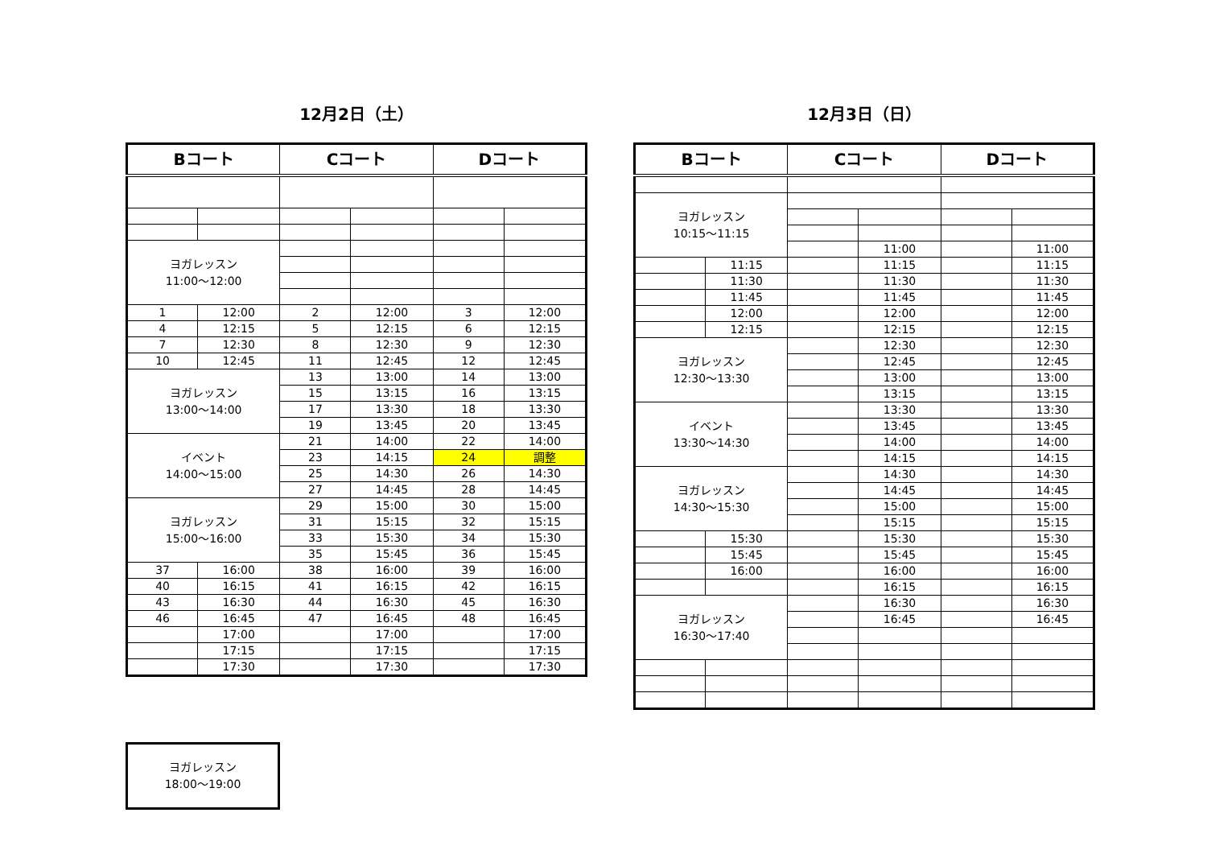12月2日（土）
| Bコート | | Cコート | | Dコート | |
| --- | --- | --- | --- | --- | --- |
| ヨガレッスン 11:00～12:00 | | | | | |
| 1 | 12:00 | 2 | 12:00 | 3 | 12:00 |
| 4 | 12:15 | 5 | 12:15 | 6 | 12:15 |
| 7 | 12:30 | 8 | 12:30 | 9 | 12:30 |
| 10 | 12:45 | 11 | 12:45 | 12 | 12:45 |
| ヨガレッスン 13:00～14:00 | | 13 | 13:00 | 14 | 13:00 |
| | | 15 | 13:15 | 16 | 13:15 |
| | | 17 | 13:30 | 18 | 13:30 |
| | | 19 | 13:45 | 20 | 13:45 |
| イベント 14:00～15:00 | | 21 | 14:00 | 22 | 14:00 |
| | | 23 | 14:15 | 24 | 調整 |
| | | 25 | 14:30 | 26 | 14:30 |
| | | 27 | 14:45 | 28 | 14:45 |
| ヨガレッスン 15:00～16:00 | | 29 | 15:00 | 30 | 15:00 |
| | | 31 | 15:15 | 32 | 15:15 |
| | | 33 | 15:30 | 34 | 15:30 |
| | | 35 | 15:45 | 36 | 15:45 |
| 37 | 16:00 | 38 | 16:00 | 39 | 16:00 |
| 40 | 16:15 | 41 | 16:15 | 42 | 16:15 |
| 43 | 16:30 | 44 | 16:30 | 45 | 16:30 |
| 46 | 16:45 | 47 | 16:45 | 48 | 16:45 |
| | 17:00 | | 17:00 | | 17:00 |
| | 17:15 | | 17:15 | | 17:15 |
| | 17:30 | | 17:30 | | 17:30 |
12月3日（日）
| Bコート | | Cコート | | Dコート | |
| --- | --- | --- | --- | --- | --- |
| ヨガレッスン 10:15～11:15 | | | | | |
| | | | 11:00 | | 11:00 |
| | 11:15 | | 11:15 | | 11:15 |
| | 11:30 | | 11:30 | | 11:30 |
| | 11:45 | | 11:45 | | 11:45 |
| | 12:00 | | 12:00 | | 12:00 |
| | 12:15 | | 12:15 | | 12:15 |
| ヨガレッスン 12:30～13:30 | | | 12:30 | | 12:30 |
| | | | 12:45 | | 12:45 |
| | | | 13:00 | | 13:00 |
| | | | 13:15 | | 13:15 |
| イベント 13:30～14:30 | | | 13:30 | | 13:30 |
| | | | 13:45 | | 13:45 |
| | | | 14:00 | | 14:00 |
| | | | 14:15 | | 14:15 |
| ヨガレッスン 14:30～15:30 | | | 14:30 | | 14:30 |
| | | | 14:45 | | 14:45 |
| | | | 15:00 | | 15:00 |
| | | | 15:15 | | 15:15 |
| | 15:30 | | 15:30 | | 15:30 |
| | 15:45 | | 15:45 | | 15:45 |
| | 16:00 | | 16:00 | | 16:00 |
| | | | 16:15 | | 16:15 |
| ヨガレッスン 16:30～17:40 | | | 16:30 | | 16:30 |
| | | | 16:45 | | 16:45 |
ヨガレッスン
18:00～19:00